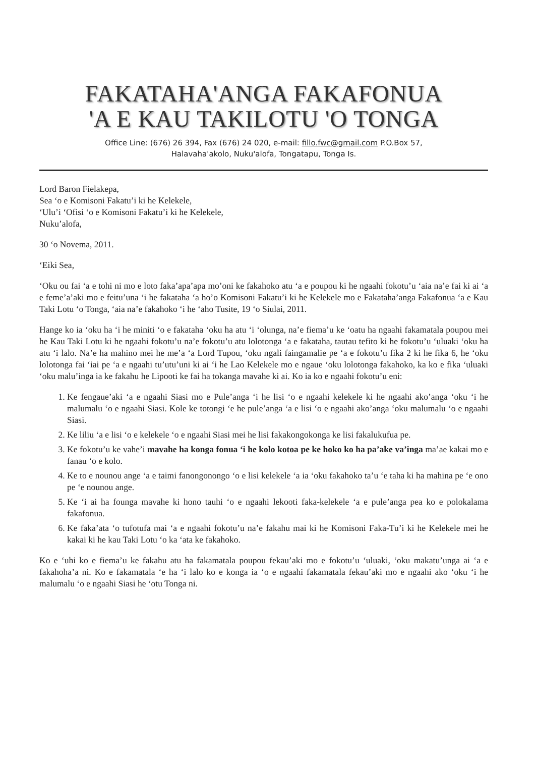FAKATAHA'ANGA FAKAFONUA
'A E KAU TAKILOTU 'O TONGA
Office Line: (676) 26 394, Fax (676) 24 020, e-mail: fillo.fwc@gmail.com P.O.Box 57,
Halavaha'akolo, Nuku'alofa, Tongatapu, Tonga Is.
Lord Baron Fielakepa,
Sea ‘o e Komisoni Fakatu’i ki he Kelekele,
‘Ulu’i ‘Ofisi ‘o e Komisoni Fakatu’i ki he Kelekele,
Nuku’alofa,
30 ‘o Novema, 2011.
‘Eiki Sea,
‘Oku ou fai ‘a e tohi ni mo e loto faka’apa’apa mo’oni ke fakahoko atu ‘a e poupou ki he ngaahi fokotu’u ‘aia na’e fai ki ai ‘a e feme’a’aki mo e feitu’una ‘i he fakataha ‘a ho’o Komisoni Fakatu’i ki he Kelekele mo e Fakataha’anga Fakafonua ‘a e Kau Taki Lotu ‘o Tonga, ‘aia na’e fakahoko ‘i he ‘aho Tusite, 19 ‘o Siulai, 2011.
Hange ko ia ‘oku ha ‘i he miniti ‘o e fakataha ‘oku ha atu ‘i ‘olunga, na’e fiema’u ke ‘oatu ha ngaahi fakamatala poupou mei he Kau Taki Lotu ki he ngaahi fokotu’u na’e fokotu’u atu lolotonga ‘a e fakataha, tautau tefito ki he fokotu’u ‘uluaki ‘oku ha atu ‘i lalo. Na’e ha mahino mei he me’a ‘a Lord Tupou, ‘oku ngali faingamalie pe ‘a e fokotu’u fika 2 ki he fika 6, he ‘oku lolotonga fai ‘iai pe ‘a e ngaahi tu’utu’uni ki ai ‘i he Lao Kelekele mo e ngaue ‘oku lolotonga fakahoko, ka ko e fika ‘uluaki ‘oku malu’inga ia ke fakahu he Lipooti ke fai ha tokanga mavahe ki ai. Ko ia ko e ngaahi fokotu’u eni:
1. Ke fengaue’aki ‘a e ngaahi Siasi mo e Pule’anga ‘i he lisi ‘o e ngaahi kelekele ki he ngaahi ako’anga ‘oku ‘i he malumalu ‘o e ngaahi Siasi. Kole ke totongi ‘e he pule’anga ‘a e lisi ‘o e ngaahi ako’anga ‘oku malumalu ‘o e ngaahi Siasi.
2. Ke liliu ‘a e lisi ‘o e kelekele ‘o e ngaahi Siasi mei he lisi fakakongokonga ke lisi fakalukufua pe.
3. Ke fokotu’u ke vahe’i mavahe ha konga fonua ‘i he kolo kotoa pe ke hoko ko ha pa’ake va’inga ma’ae kakai mo e fanau ‘o e kolo.
4. Ke to e nounou ange ‘a e taimi fanongonongo ‘o e lisi kelekele ‘a ia ‘oku fakahoko ta’u ‘e taha ki ha mahina pe ‘e ono pe ‘e nounou ange.
5. Ke ‘i ai ha founga mavahe ki hono tauhi ‘o e ngaahi lekooti faka-kelekele ‘a e pule’anga pea ko e polokalama fakafonua.
6. Ke faka’ata ‘o tufotufa mai ‘a e ngaahi fokotu’u na’e fakahu mai ki he Komisoni Faka-Tu’i ki he Kelekele mei he kakai ki he kau Taki Lotu ‘o ka ‘ata ke fakahoko.
Ko e ‘uhi ko e fiema’u ke fakahu atu ha fakamatala poupou fekau’aki mo e fokotu’u ‘uluaki, ‘oku makatu’unga ai ‘a e fakahoha’a ni. Ko e fakamatala ‘e ha ‘i lalo ko e konga ia ‘o e ngaahi fakamatala fekau’aki mo e ngaahi ako ‘oku ‘i he malumalu ‘o e ngaahi Siasi he ‘otu Tonga ni.